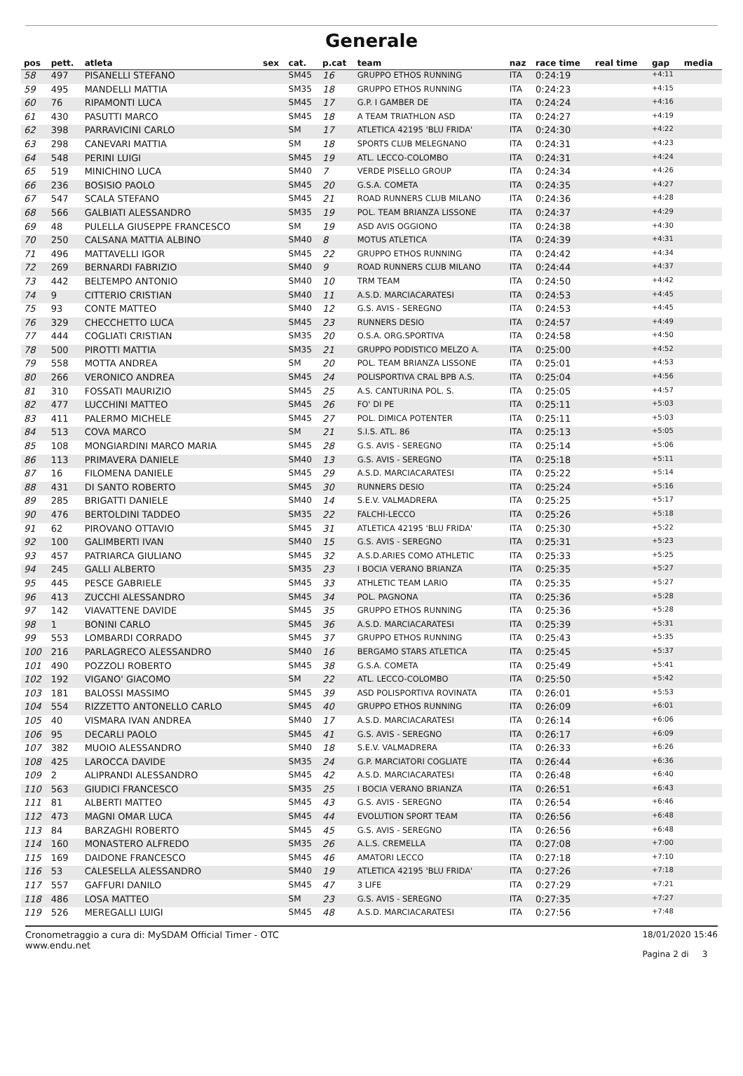Generale
| pos | pett. | atleta | sex | cat. | p.cat | team | naz | race time | real time | gap | media |
| --- | --- | --- | --- | --- | --- | --- | --- | --- | --- | --- | --- |
| 58 | 497 | PISANELLI STEFANO | | SM45 | 16 | GRUPPO ETHOS RUNNING | ITA | 0:24:19 | | +4:11 | |
| 59 | 495 | MANDELLI MATTIA | | SM35 | 18 | GRUPPO ETHOS RUNNING | ITA | 0:24:23 | | +4:15 | |
| 60 | 76 | RIPAMONTI LUCA | | SM45 | 17 | G.P. I GAMBER DE | ITA | 0:24:24 | | +4:16 | |
| 61 | 430 | PASUTTI MARCO | | SM45 | 18 | A TEAM TRIATHLON ASD | ITA | 0:24:27 | | +4:19 | |
| 62 | 398 | PARRAVICINI CARLO | | SM | 17 | ATLETICA 42195 'BLU FRIDA' | ITA | 0:24:30 | | +4:22 | |
| 63 | 298 | CANEVARI MATTIA | | SM | 18 | SPORTS CLUB MELEGNANO | ITA | 0:24:31 | | +4:23 | |
| 64 | 548 | PERINI LUIGI | | SM45 | 19 | ATL. LECCO-COLOMBO | ITA | 0:24:31 | | +4:24 | |
| 65 | 519 | MINICHINO LUCA | | SM40 | 7 | VERDE PISELLO GROUP | ITA | 0:24:34 | | +4:26 | |
| 66 | 236 | BOSISIO PAOLO | | SM45 | 20 | G.S.A. COMETA | ITA | 0:24:35 | | +4:27 | |
| 67 | 547 | SCALA STEFANO | | SM45 | 21 | ROAD RUNNERS CLUB MILANO | ITA | 0:24:36 | | +4:28 | |
| 68 | 566 | GALBIATI ALESSANDRO | | SM35 | 19 | POL. TEAM BRIANZA LISSONE | ITA | 0:24:37 | | +4:29 | |
| 69 | 48 | PULELLA GIUSEPPE FRANCESCO | | SM | 19 | ASD AVIS OGGIONO | ITA | 0:24:38 | | +4:30 | |
| 70 | 250 | CALSANA MATTIA ALBINO | | SM40 | 8 | MOTUS ATLETICA | ITA | 0:24:39 | | +4:31 | |
| 71 | 496 | MATTAVELLI IGOR | | SM45 | 22 | GRUPPO ETHOS RUNNING | ITA | 0:24:42 | | +4:34 | |
| 72 | 269 | BERNARDI FABRIZIO | | SM40 | 9 | ROAD RUNNERS CLUB MILANO | ITA | 0:24:44 | | +4:37 | |
| 73 | 442 | BELTEMPO ANTONIO | | SM40 | 10 | TRM TEAM | ITA | 0:24:50 | | +4:42 | |
| 74 | 9 | CITTERIO CRISTIAN | | SM40 | 11 | A.S.D. MARCIACARATESI | ITA | 0:24:53 | | +4:45 | |
| 75 | 93 | CONTE MATTEO | | SM40 | 12 | G.S. AVIS - SEREGNO | ITA | 0:24:53 | | +4:45 | |
| 76 | 329 | CHECCHETTO LUCA | | SM45 | 23 | RUNNERS DESIO | ITA | 0:24:57 | | +4:49 | |
| 77 | 444 | COGLIATI CRISTIAN | | SM35 | 20 | O.S.A. ORG.SPORTIVA | ITA | 0:24:58 | | +4:50 | |
| 78 | 500 | PIROTTI MATTIA | | SM35 | 21 | GRUPPO PODISTICO MELZO A. | ITA | 0:25:00 | | +4:52 | |
| 79 | 558 | MOTTA ANDREA | | SM | 20 | POL. TEAM BRIANZA LISSONE | ITA | 0:25:01 | | +4:53 | |
| 80 | 266 | VERONICO ANDREA | | SM45 | 24 | POLISPORTIVA CRAL BPB A.S. | ITA | 0:25:04 | | +4:56 | |
| 81 | 310 | FOSSATI MAURIZIO | | SM45 | 25 | A.S. CANTURINA POL. S. | ITA | 0:25:05 | | +4:57 | |
| 82 | 477 | LUCCHINI MATTEO | | SM45 | 26 | FO' DI PE | ITA | 0:25:11 | | +5:03 | |
| 83 | 411 | PALERMO MICHELE | | SM45 | 27 | POL. DIMICA POTENTER | ITA | 0:25:11 | | +5:03 | |
| 84 | 513 | COVA MARCO | | SM | 21 | S.I.S. ATL. 86 | ITA | 0:25:13 | | +5:05 | |
| 85 | 108 | MONGIARDINI MARCO MARIA | | SM45 | 28 | G.S. AVIS - SEREGNO | ITA | 0:25:14 | | +5:06 | |
| 86 | 113 | PRIMAVERA DANIELE | | SM40 | 13 | G.S. AVIS - SEREGNO | ITA | 0:25:18 | | +5:11 | |
| 87 | 16 | FILOMENA DANIELE | | SM45 | 29 | A.S.D. MARCIACARATESI | ITA | 0:25:22 | | +5:14 | |
| 88 | 431 | DI SANTO ROBERTO | | SM45 | 30 | RUNNERS DESIO | ITA | 0:25:24 | | +5:16 | |
| 89 | 285 | BRIGATTI DANIELE | | SM40 | 14 | S.E.V. VALMADRERA | ITA | 0:25:25 | | +5:17 | |
| 90 | 476 | BERTOLDINI TADDEO | | SM35 | 22 | FALCHI-LECCO | ITA | 0:25:26 | | +5:18 | |
| 91 | 62 | PIROVANO OTTAVIO | | SM45 | 31 | ATLETICA 42195 'BLU FRIDA' | ITA | 0:25:30 | | +5:22 | |
| 92 | 100 | GALIMBERTI IVAN | | SM40 | 15 | G.S. AVIS - SEREGNO | ITA | 0:25:31 | | +5:23 | |
| 93 | 457 | PATRIARCA GIULIANO | | SM45 | 32 | A.S.D.ARIES COMO ATHLETIC | ITA | 0:25:33 | | +5:25 | |
| 94 | 245 | GALLI ALBERTO | | SM35 | 23 | I BOCIA VERANO BRIANZA | ITA | 0:25:35 | | +5:27 | |
| 95 | 445 | PESCE GABRIELE | | SM45 | 33 | ATHLETIC TEAM LARIO | ITA | 0:25:35 | | +5:27 | |
| 96 | 413 | ZUCCHI ALESSANDRO | | SM45 | 34 | POL. PAGNONA | ITA | 0:25:36 | | +5:28 | |
| 97 | 142 | VIAVATTENE DAVIDE | | SM45 | 35 | GRUPPO ETHOS RUNNING | ITA | 0:25:36 | | +5:28 | |
| 98 | 1 | BONINI CARLO | | SM45 | 36 | A.S.D. MARCIACARATESI | ITA | 0:25:39 | | +5:31 | |
| 99 | 553 | LOMBARDI CORRADO | | SM45 | 37 | GRUPPO ETHOS RUNNING | ITA | 0:25:43 | | +5:35 | |
| 100 | 216 | PARLAGRECO ALESSANDRO | | SM40 | 16 | BERGAMO STARS ATLETICA | ITA | 0:25:45 | | +5:37 | |
| 101 | 490 | POZZOLI ROBERTO | | SM45 | 38 | G.S.A. COMETA | ITA | 0:25:49 | | +5:41 | |
| 102 | 192 | VIGANO' GIACOMO | | SM | 22 | ATL. LECCO-COLOMBO | ITA | 0:25:50 | | +5:42 | |
| 103 | 181 | BALOSSI MASSIMO | | SM45 | 39 | ASD POLISPORTIVA ROVINATA | ITA | 0:26:01 | | +5:53 | |
| 104 | 554 | RIZZETTO ANTONELLO CARLO | | SM45 | 40 | GRUPPO ETHOS RUNNING | ITA | 0:26:09 | | +6:01 | |
| 105 | 40 | VISMARA IVAN ANDREA | | SM40 | 17 | A.S.D. MARCIACARATESI | ITA | 0:26:14 | | +6:06 | |
| 106 | 95 | DECARLI PAOLO | | SM45 | 41 | G.S. AVIS - SEREGNO | ITA | 0:26:17 | | +6:09 | |
| 107 | 382 | MUOIO ALESSANDRO | | SM40 | 18 | S.E.V. VALMADRERA | ITA | 0:26:33 | | +6:26 | |
| 108 | 425 | LAROCCA DAVIDE | | SM35 | 24 | G.P. MARCIATORI COGLIATE | ITA | 0:26:44 | | +6:36 | |
| 109 | 2 | ALIPRANDI ALESSANDRO | | SM45 | 42 | A.S.D. MARCIACARATESI | ITA | 0:26:48 | | +6:40 | |
| 110 | 563 | GIUDICI FRANCESCO | | SM35 | 25 | I BOCIA VERANO BRIANZA | ITA | 0:26:51 | | +6:43 | |
| 111 | 81 | ALBERTI MATTEO | | SM45 | 43 | G.S. AVIS - SEREGNO | ITA | 0:26:54 | | +6:46 | |
| 112 | 473 | MAGNI OMAR LUCA | | SM45 | 44 | EVOLUTION SPORT TEAM | ITA | 0:26:56 | | +6:48 | |
| 113 | 84 | BARZAGHI ROBERTO | | SM45 | 45 | G.S. AVIS - SEREGNO | ITA | 0:26:56 | | +6:48 | |
| 114 | 160 | MONASTERO ALFREDO | | SM35 | 26 | A.L.S. CREMELLA | ITA | 0:27:08 | | +7:00 | |
| 115 | 169 | DAIDONE FRANCESCO | | SM45 | 46 | AMATORI LECCO | ITA | 0:27:18 | | +7:10 | |
| 116 | 53 | CALESELLA ALESSANDRO | | SM40 | 19 | ATLETICA 42195 'BLU FRIDA' | ITA | 0:27:26 | | +7:18 | |
| 117 | 557 | GAFFURI DANILO | | SM45 | 47 | 3 LIFE | ITA | 0:27:29 | | +7:21 | |
| 118 | 486 | LOSA MATTEO | | SM | 23 | G.S. AVIS - SEREGNO | ITA | 0:27:35 | | +7:27 | |
| 119 | 526 | MEREGALLI LUIGI | | SM45 | 48 | A.S.D. MARCIACARATESI | ITA | 0:27:56 | | +7:48 | |
Cronometraggio a cura di: MySDAM Official Timer - OTC
www.endu.net
18/01/2020 15:46
Pagina 2 di 3